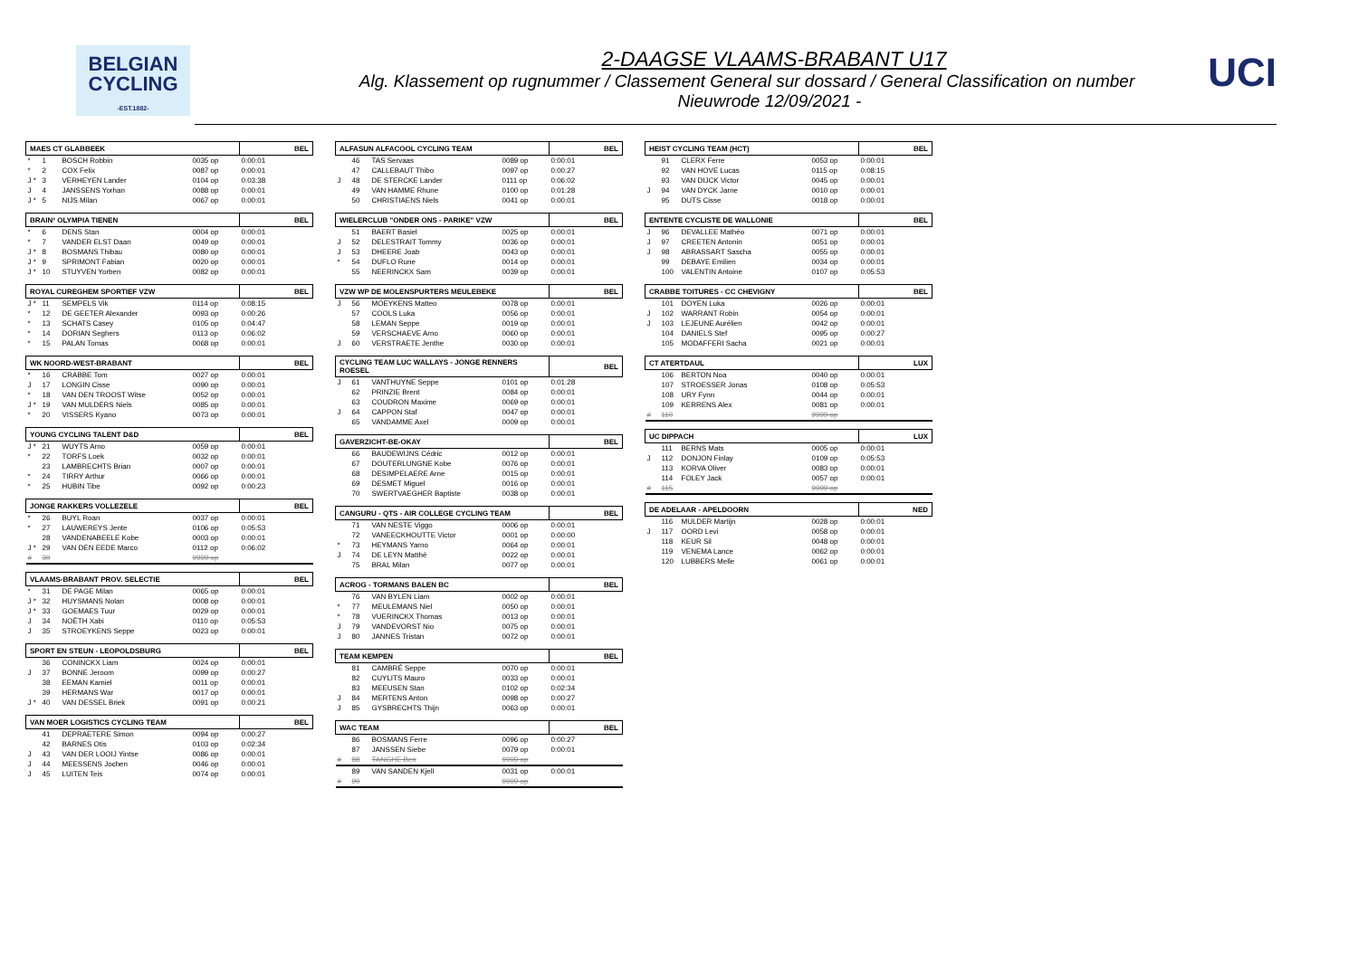BELGIAN
CYCLING
-EST.1882-
UCI
2-DAAGSE VLAAMS-BRABANT U17
Alg. Klassement op rugnummer / Classement General sur dossard / General Classification on number
Nieuwrode 12/09/2021 -
| MAES CT GLABBEEK | | | | BEL |
| --- | --- | --- | --- | --- |
| * | 1 | BOSCH Robbin | 0035 op | 0:00:01 |
| * | 2 | COX Felix | 0087 op | 0:00:01 |
| J * | 3 | VERHEYEN Lander | 0104 op | 0:03:38 |
| J | 4 | JANSSENS Yorhan | 0088 op | 0:00:01 |
| J * | 5 | NIJS Milan | 0067 op | 0:00:01 |
| BRAIN² OLYMPIA TIENEN | | | | BEL |
| --- | --- | --- | --- | --- |
| * | 6 | DENS Stan | 0004 op | 0:00:01 |
| * | 7 | VANDER ELST Daan | 0049 op | 0:00:01 |
| J * | 8 | BOSMANS Thibau | 0080 op | 0:00:01 |
| J * | 9 | SPRIMONT Fabian | 0020 op | 0:00:01 |
| J * | 10 | STUYVEN Yorben | 0082 op | 0:00:01 |
| ROYAL CUREGHEM SPORTIEF VZW | | | | BEL |
| --- | --- | --- | --- | --- |
| J * | 11 | SEMPELS Vik | 0114 op | 0:08:15 |
| * | 12 | DE GEETER Alexander | 0093 op | 0:00:26 |
| * | 13 | SCHATS Casey | 0105 op | 0:04:47 |
| * | 14 | DORIAN Seghers | 0113 op | 0:06:02 |
| * | 15 | PALAN Tomas | 0068 op | 0:00:01 |
| WK NOORD-WEST-BRABANT | | | | BEL |
| --- | --- | --- | --- | --- |
| * | 16 | CRABBE Tom | 0027 op | 0:00:01 |
| J | 17 | LONGIN Cisse | 0090 op | 0:00:01 |
| * | 18 | VAN DEN TROOST Witse | 0052 op | 0:00:01 |
| J * | 19 | VAN MULDERS Niels | 0085 op | 0:00:01 |
| * | 20 | VISSERS Kyano | 0073 op | 0:00:01 |
| YOUNG CYCLING TALENT D&D | | | | BEL |
| --- | --- | --- | --- | --- |
| J * | 21 | WUYTS Arno | 0059 op | 0:00:01 |
| * | 22 | TORFS Loek | 0032 op | 0:00:01 |
| | 23 | LAMBRECHTS Brian | 0007 op | 0:00:01 |
| * | 24 | TIRRY Arthur | 0066 op | 0:00:01 |
| * | 25 | HUBIN Tibe | 0092 op | 0:00:23 |
| JONGE RAKKERS VOLLEZELE | | | | BEL |
| --- | --- | --- | --- | --- |
| * | 26 | BUYL Roan | 0037 op | 0:00:01 |
| * | 27 | LAUWEREYS Jente | 0106 op | 0:05:53 |
| | 28 | VANDENABEELE Kobe | 0003 op | 0:00:01 |
| J * | 29 | VAN DEN EEDE Marco | 0112 op | 0:06:02 |
| # | 30 | | 9999 op | |
| VLAAMS-BRABANT PROV. SELECTIE | | | | BEL |
| --- | --- | --- | --- | --- |
| * | 31 | DE PAGE Milan | 0065 op | 0:00:01 |
| J * | 32 | HUYSMANS Nolan | 0008 op | 0:00:01 |
| J * | 33 | GOEMAES Tuur | 0029 op | 0:00:01 |
| J | 34 | NOËTH Xabi | 0110 op | 0:05:53 |
| J | 35 | STROEYKENS Seppe | 0023 op | 0:00:01 |
| SPORT EN STEUN - LEOPOLDSBURG | | | | BEL |
| --- | --- | --- | --- | --- |
| | 36 | CONINCKX Liam | 0024 op | 0:00:01 |
| J | 37 | BONNE Jeroom | 0099 op | 0:00:27 |
| | 38 | EEMAN Kamiel | 0011 op | 0:00:01 |
| | 39 | HERMANS War | 0017 op | 0:00:01 |
| J * | 40 | VAN DESSEL Briek | 0091 op | 0:00:21 |
| VAN MOER LOGISTICS CYCLING TEAM | | | | BEL |
| --- | --- | --- | --- | --- |
| | 41 | DEPRAETERE Simon | 0094 op | 0:00:27 |
| | 42 | BARNES Otis | 0103 op | 0:02:34 |
| J | 43 | VAN DER LOOIJ Yintse | 0086 op | 0:00:01 |
| J | 44 | MEESSENS Jochen | 0046 op | 0:00:01 |
| J | 45 | LUITEN Teis | 0074 op | 0:00:01 |
| ALFASUN ALFACOOL CYCLING TEAM | | | | BEL |
| --- | --- | --- | --- | --- |
| | 46 | TAS Servaas | 0089 op | 0:00:01 |
| | 47 | CALLEBAUT Thibo | 0097 op | 0:00:27 |
| J | 48 | DE STERCKE Lander | 0111 op | 0:06:02 |
| | 49 | VAN HAMME Rhune | 0100 op | 0:01:28 |
| | 50 | CHRISTIAENS Niels | 0041 op | 0:00:01 |
| WIELERCLUB "ONDER ONS - PARIKE" VZW | | | | BEL |
| --- | --- | --- | --- | --- |
| | 51 | BAERT Basiel | 0025 op | 0:00:01 |
| J | 52 | DELESTRAIT Tommy | 0036 op | 0:00:01 |
| J | 53 | DHEERE Joab | 0043 op | 0:00:01 |
| * | 54 | DUFLO Rune | 0014 op | 0:00:01 |
| | 55 | NEERINCKX Sam | 0039 op | 0:00:01 |
| VZW WP DE MOLENSPURTERS MEULEBEKE | | | | BEL |
| --- | --- | --- | --- | --- |
| J | 56 | MOEYKENS Matteo | 0078 op | 0:00:01 |
| | 57 | COOLS Luka | 0056 op | 0:00:01 |
| | 58 | LEMAN Seppe | 0019 op | 0:00:01 |
| | 59 | VERSCHAEVE Arno | 0060 op | 0:00:01 |
| J | 60 | VERSTRAETE Jenthe | 0030 op | 0:00:01 |
| CYCLING TEAM LUC WALLAYS - JONGE RENNERS ROESEL | | | | BEL |
| --- | --- | --- | --- | --- |
| J | 61 | VANTHUYNE Seppe | 0101 op | 0:01:28 |
| | 62 | PRINZIE Brent | 0084 op | 0:00:01 |
| | 63 | COUDRON Maxime | 0069 op | 0:00:01 |
| J | 64 | CAPPON Staf | 0047 op | 0:00:01 |
| | 65 | VANDAMME Axel | 0009 op | 0:00:01 |
| GAVERZICHT-BE-OKAY | | | | BEL |
| --- | --- | --- | --- | --- |
| | 66 | BAUDEWIJNS Cédric | 0012 op | 0:00:01 |
| | 67 | DOUTERLUNGNE Kobe | 0076 op | 0:00:01 |
| | 68 | DESIMPELAERE Arne | 0015 op | 0:00:01 |
| | 69 | DESMET Miguel | 0016 op | 0:00:01 |
| | 70 | SWERTVAEGHER Baptiste | 0038 op | 0:00:01 |
| CANGURU - QTS - AIR COLLEGE CYCLING TEAM | | | | BEL |
| --- | --- | --- | --- | --- |
| | 71 | VAN NESTE Viggo | 0006 op | 0:00:01 |
| | 72 | VANEECKHOUTTE Victor | 0001 op | 0:00:00 |
| * | 73 | HEYMANS Yarno | 0064 op | 0:00:01 |
| J | 74 | DE LEYN Matthé | 0022 op | 0:00:01 |
| | 75 | BRAL Milan | 0077 op | 0:00:01 |
| ACROG - TORMANS BALEN BC | | | | BEL |
| --- | --- | --- | --- | --- |
| | 76 | VAN BYLEN Liam | 0002 op | 0:00:01 |
| * | 77 | MEULEMANS Niel | 0050 op | 0:00:01 |
| * | 78 | VUERINCKX Thomas | 0013 op | 0:00:01 |
| J | 79 | VANDEVORST Nio | 0075 op | 0:00:01 |
| J | 80 | JANNES Tristan | 0072 op | 0:00:01 |
| TEAM KEMPEN | | | | BEL |
| --- | --- | --- | --- | --- |
| | 81 | CAMBRÉ Seppe | 0070 op | 0:00:01 |
| | 82 | CUYLITS Mauro | 0033 op | 0:00:01 |
| | 83 | MEEUSEN Stan | 0102 op | 0:02:34 |
| J | 84 | MERTENS Anton | 0098 op | 0:00:27 |
| J | 85 | GYSBRECHTS Thijn | 0063 op | 0:00:01 |
| WAC TEAM | | | | BEL |
| --- | --- | --- | --- | --- |
| | 86 | BOSMANS Ferre | 0096 op | 0:00:27 |
| | 87 | JANSSEN Siebe | 0079 op | 0:00:01 |
| # | 88 | TANGHE Ben | 9999 op | |
| | 89 | VAN SANDEN Kjell | 0031 op | 0:00:01 |
| # | 90 | | 9999 op | |
| HEIST CYCLING TEAM (HCT) | | | | BEL |
| --- | --- | --- | --- | --- |
| | 91 | CLERX Ferre | 0053 op | 0:00:01 |
| | 92 | VAN HOVE Lucas | 0115 op | 0:08:15 |
| | 93 | VAN DIJCK Victor | 0045 op | 0:00:01 |
| J | 94 | VAN DYCK Jarne | 0010 op | 0:00:01 |
| | 95 | DUTS Cisse | 0018 op | 0:00:01 |
| ENTENTE CYCLISTE DE WALLONIE | | | | BEL |
| --- | --- | --- | --- | --- |
| J | 96 | DEVALLEE Mathéo | 0071 op | 0:00:01 |
| J | 97 | CREETEN Antonin | 0051 op | 0:00:01 |
| J | 98 | ABRASSART Sascha | 0055 op | 0:00:01 |
| | 99 | DEBAYE Emilien | 0034 op | 0:00:01 |
| | 100 | VALENTIN Antoine | 0107 op | 0:05:53 |
| CRABBE TOITURES - CC CHEVIGNY | | | | BEL |
| --- | --- | --- | --- | --- |
| | 101 | DOYEN Luka | 0026 op | 0:00:01 |
| J | 102 | WARRANT Robin | 0054 op | 0:00:01 |
| J | 103 | LEJEUNE Aurélien | 0042 op | 0:00:01 |
| | 104 | DANIELS Stef | 0095 op | 0:00:27 |
| | 105 | MODAFFERI Sacha | 0021 op | 0:00:01 |
| CT ATERTDAUL | | | | LUX |
| --- | --- | --- | --- | --- |
| | 106 | BERTON Noa | 0040 op | 0:00:01 |
| | 107 | STROESSER Jonas | 0108 op | 0:05:53 |
| | 108 | URY Fynn | 0044 op | 0:00:01 |
| | 109 | KERRENS Alex | 0081 op | 0:00:01 |
| # | 110 | | 9999 op | |
| UC DIPPACH | | | | LUX |
| --- | --- | --- | --- | --- |
| | 111 | BERNS Mats | 0005 op | 0:00:01 |
| J | 112 | DONJON Finlay | 0109 op | 0:05:53 |
| | 113 | KORVA Oliver | 0083 op | 0:00:01 |
| | 114 | FOLEY Jack | 0057 op | 0:00:01 |
| # | 115 | | 9999 op | |
| DE ADELAAR - APELDOORN | | | | NED |
| --- | --- | --- | --- | --- |
| | 116 | MULDER Martijn | 0028 op | 0:00:01 |
| J | 117 | OORD Levi | 0058 op | 0:00:01 |
| | 118 | KEUR Sil | 0048 op | 0:00:01 |
| | 119 | VENEMA Lance | 0062 op | 0:00:01 |
| | 120 | LUBBERS Melle | 0061 op | 0:00:01 |